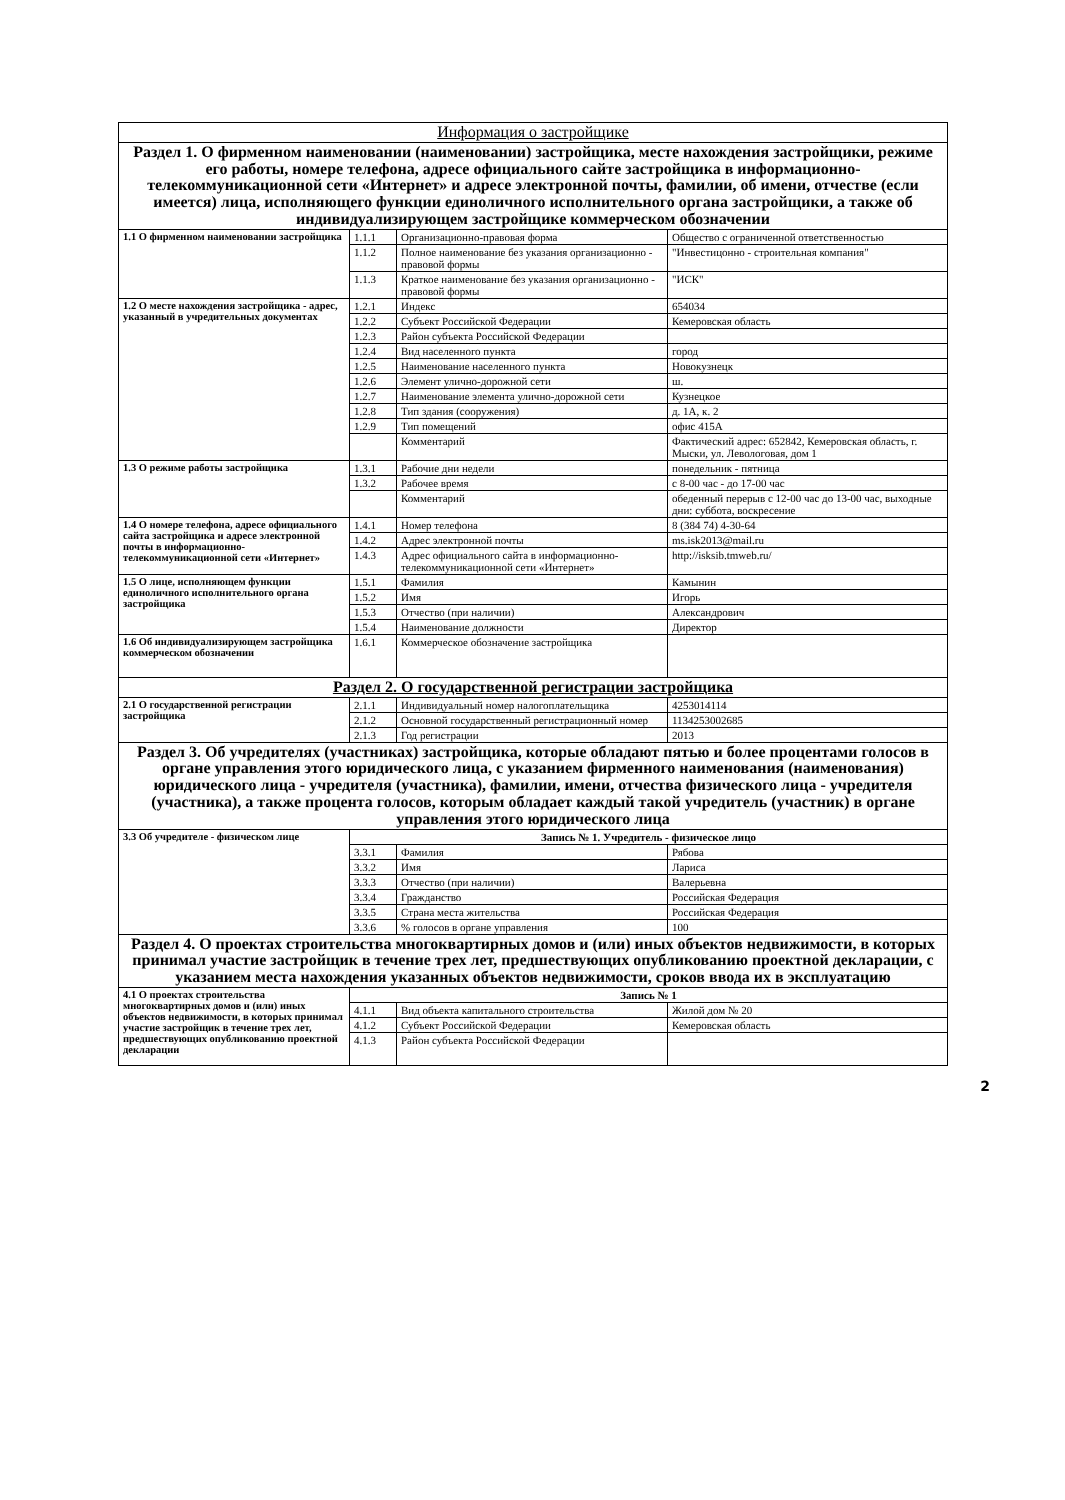| Информация о застройщике | | | |
| --- | --- | --- | --- |
| Раздел 1. О фирменном наименовании (наименовании) застройщика, месте нахождения застройщики, режиме его работы, номере телефона, адресе официального сайте застройщика в информационно-телекоммуникационной сети «Интернет» и адресе электронной почты, фамилии, об имени, отчестве (если имеется) лица, исполняющего функции единоличного исполнительного органа застройщики, а также об индивидуализирующем застройщике коммерческом обозначении | | | |
| 1.1 О фирменном наименовании застройщика | 1.1.1 | Организационно-правовая форма | Общество с ограниченной ответственностью |
| | 1.1.2 | Полное наименование без указания организационно - правовой формы | "Инвестицонно - строительная компания" |
| | 1.1.3 | Краткое наименование без указания организационно - правовой формы | "ИСК" |
| 1.2 О месте нахождения застройщика - адрес, указанный в учредительных документах | 1.2.1 | Индекс | 654034 |
| | 1.2.2 | Субъект Российской Федерации | Кемеровская область |
| | 1.2.3 | Район субъекта Российской Федерации | |
| | 1.2.4 | Вид населенного пункта | город |
| | 1.2.5 | Наименование населенного пункта | Новокузнецк |
| | 1.2.6 | Элемент улично-дорожной сети | ш. |
| | 1.2.7 | Наименование элемента улично-дорожной сети | Кузнецкое |
| | 1.2.8 | Тип здания (сооружения) | д. 1А, к. 2 |
| | 1.2.9 | Тип помещений | офис 415А |
| | | Комментарий | Фактический адрес: 652842, Кемеровская область, г. Мыски, ул. Левологовая, дом 1 |
| 1.3 О режиме работы застройщика | 1.3.1 | Рабочие дни недели | понедельник - пятница |
| | 1.3.2 | Рабочее время | с 8-00 час - до 17-00 час |
| | | Комментарий | обеденный перерыв с 12-00 час до 13-00 час, выходные дни: суббота, воскресение |
| 1.4 О номере телефона, адресе официального сайта застройщика и адресе электронной почты в информационно-телекоммуникационной сети «Интернет» | 1.4.1 | Номер телефона | 8 (384 74) 4-30-64 |
| | 1.4.2 | Адрес электронной почты | ms.isk2013@mail.ru |
| | 1.4.3 | Адрес официального сайта в информационно-телекоммуникационной сети «Интернет» | http://isksib.tmweb.ru/ |
| 1.5 О лице, исполняющем функции единоличного исполнительного органа застройщика | 1.5.1 | Фамилия | Камынин |
| | 1.5.2 | Имя | Игорь |
| | 1.5.3 | Отчество (при наличии) | Александрович |
| | 1.5.4 | Наименование должности | Директор |
| 1.6 Об индивидуализирующем застройщика коммерческом обозначении | 1.6.1 | Коммерческое обозначение застройщика | |
| Раздел 2. О государственной регистрации застройщика | | | |
| 2.1 О государственной регистрации застройщика | 2.1.1 | Индивидуальный номер налогоплательщика | 4253014114 |
| | 2.1.2 | Основной государственный регистрационный номер | 1134253002685 |
| | 2.1.3 | Год регистрации | 2013 |
| Раздел 3. Об учредителях (участниках) застройщика, которые обладают пятью и более процентами голосов в органе управления этого юридического лица, с указанием фирменного наименования (наименования) юридического лица - учредителя (участника), фамилии, имени, отчества физического лица - учредителя (участника), а также процента голосов, которым обладает каждый такой учредитель (участник) в органе управления этого юридического лица | | | |
| 3.3 Об учредителе - физическом лице | Запись № 1. Учредитель - физическое лицо | | |
| | 3.3.1 | Фамилия | Рябова |
| | 3.3.2 | Имя | Лариса |
| | 3.3.3 | Отчество (при наличии) | Валерьевна |
| | 3.3.4 | Гражданство | Российская Федерация |
| | 3.3.5 | Страна места жительства | Российская Федерация |
| | 3.3.6 | % голосов в органе управления | 100 |
| Раздел 4. О проектах строительства многоквартирных домов и (или) иных объектов недвижимости, в которых принимал участие застройщик в течение трех лет, предшествующих опубликованию проектной декларации, с указанием места нахождения указанных объектов недвижимости, сроков ввода их в эксплуатацию | | | |
| 4.1 О проектах строительства многоквартирных домов и (или) иных объектов недвижимости, в которых принимал участие застройщик в течение трех лет, предшествующих опубликованию проектной декларации | Запись № 1 | | |
| | 4.1.1 | Вид объекта капитального строительства | Жилой дом № 20 |
| | 4.1.2 | Субъект Российской Федерации | Кемеровская область |
| | 4.1.3 | Район субъекта Российской Федерации | |
2